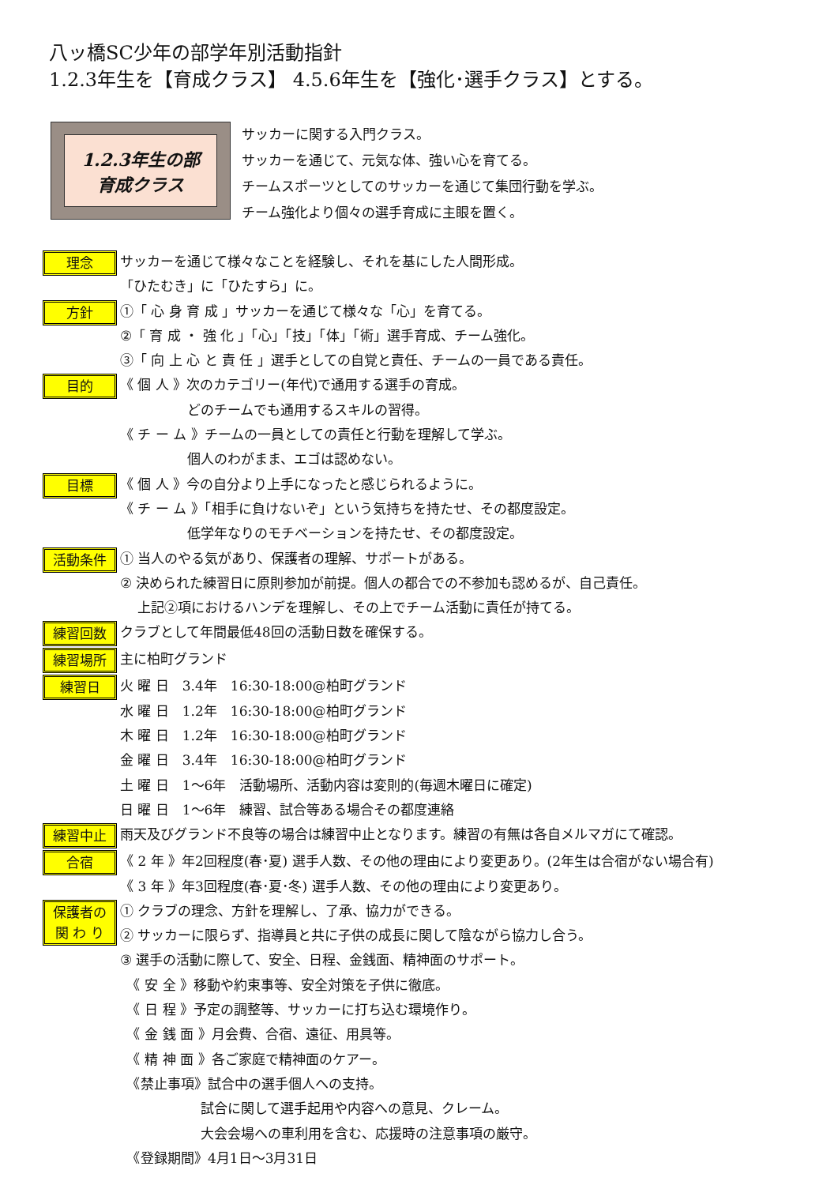八ッ橋SC少年の部学年別活動指針
1.2.3年生を【育成クラス】 4.5.6年生を【強化･選手クラス】とする。
1.2.3年生の部
育成クラス
サッカーに関する入門クラス。
サッカーを通じて、元気な体、強い心を育てる。
チームスポーツとしてのサッカーを通じて集団行動を学ぶ。
チーム強化より個々の選手育成に主眼を置く。
理念
サッカーを通じて様々なことを経験し、それを基にした人間形成。
「ひたむき」に「ひたすら」に。
方針
①「 心 身 育 成 」サッカーを通じて様々な「心」を育てる。
②「 育 成 ・ 強 化 」「心」「技」「体」「術」選手育成、チーム強化。
③「 向 上 心 と 責 任 」選手としての自覚と責任、チームの一員である責任。
目的
《 個 人 》次のカテゴリー(年代)で通用する選手の育成。
　　　　　どのチームでも通用するスキルの習得。
《 チ ー ム 》チームの一員としての責任と行動を理解して学ぶ。
　　　　　個人のわがまま、エゴは認めない。
目標
《 個 人 》今の自分より上手になったと感じられるように。
《 チ ー ム 》「相手に負けないぞ」という気持ちを持たせ、その都度設定。
　　　　　低学年なりのモチベーションを持たせ、その都度設定。
活動条件
① 当人のやる気があり、保護者の理解、サポートがある。
② 決められた練習日に原則参加が前提。個人の都合での不参加も認めるが、自己責任。
　 上記②項におけるハンデを理解し、その上でチーム活動に責任が持てる。
練習回数
クラブとして年間最低48回の活動日数を確保する。
練習場所
主に柏町グランド
練習日
火 曜 日　3.4年　16:30-18:00@柏町グランド
水 曜 日　1.2年　16:30-18:00@柏町グランド
木 曜 日　1.2年　16:30-18:00@柏町グランド
金 曜 日　3.4年　16:30-18:00@柏町グランド
土 曜 日　1～6年　活動場所、活動内容は変則的(毎週木曜日に確定)
日 曜 日　1～6年　練習、試合等ある場合その都度連絡
練習中止
雨天及びグランド不良等の場合は練習中止となります。練習の有無は各自メルマガにて確認。
合宿
《 2 年 》年2回程度(春･夏) 選手人数、その他の理由により変更あり。(2年生は合宿がない場合有)
《 3 年 》年3回程度(春･夏･冬) 選手人数、その他の理由により変更あり。
保護者の
関 わ り
① クラブの理念、方針を理解し、了承、協力ができる。
② サッカーに限らず、指導員と共に子供の成長に関して陰ながら協力し合う。
③ 選手の活動に際して、安全、日程、金銭面、精神面のサポート。
　《 安 全 》移動や約束事等、安全対策を子供に徹底。
　《 日 程 》予定の調整等、サッカーに打ち込む環境作り。
　《 金 銭 面 》月会費、合宿、遠征、用具等。
　《 精 神 面 》各ご家庭で精神面のケアー。
　《禁止事項》試合中の選手個人への支持。
　　　　　　試合に関して選手起用や内容への意見、クレーム。
　　　　　　大会会場への車利用を含む、応援時の注意事項の厳守。
　《登録期間》4月1日～3月31日